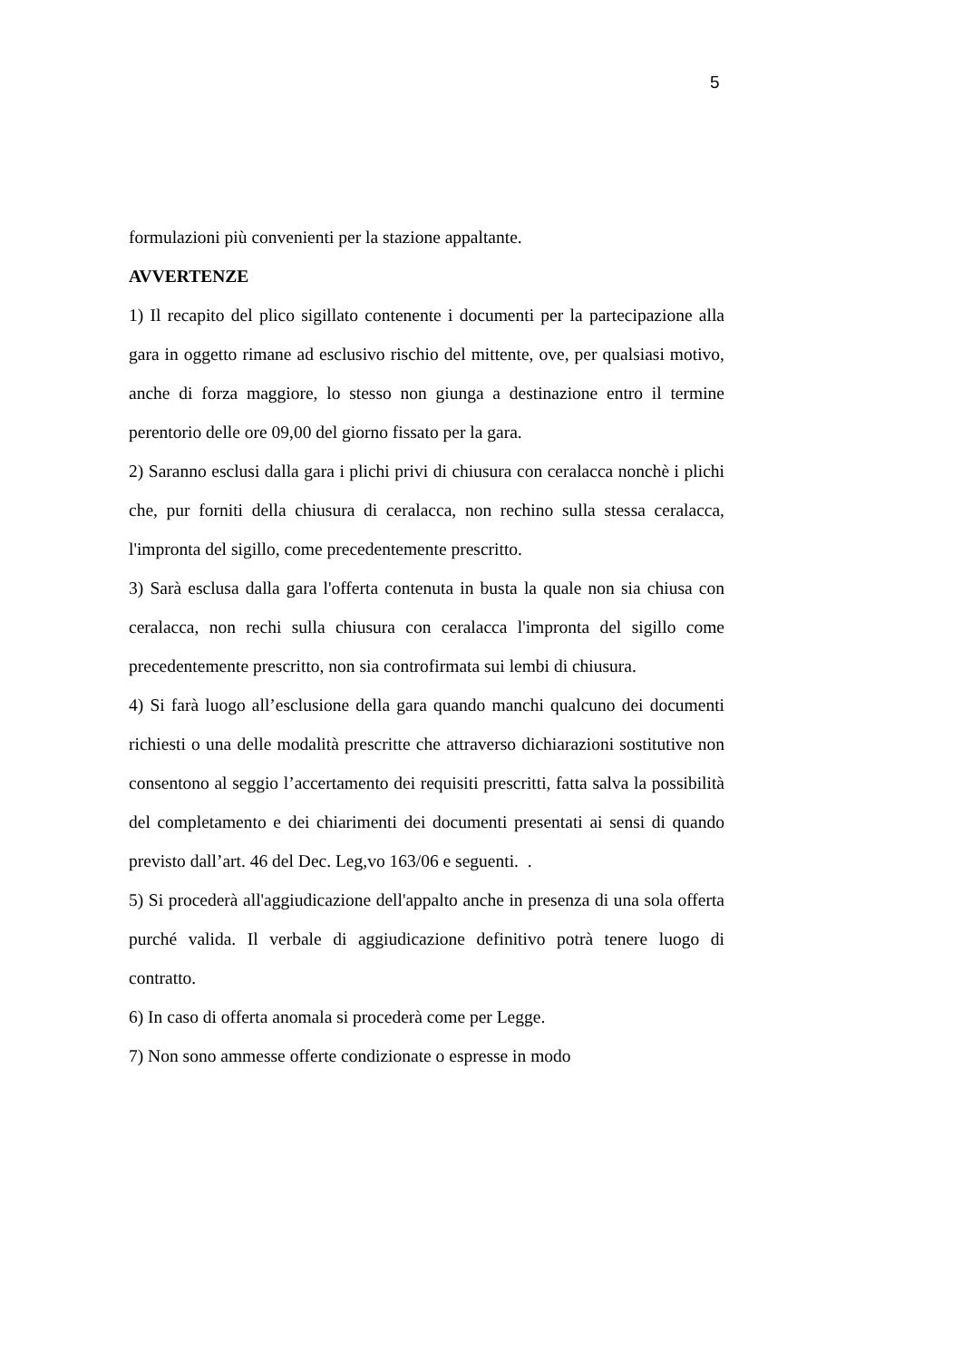5
formulazioni più convenienti per la stazione appaltante.
AVVERTENZE
1) Il recapito del plico sigillato contenente i documenti per la partecipazione alla gara in oggetto rimane ad esclusivo rischio del mittente, ove, per qualsiasi motivo, anche di forza maggiore, lo stesso non giunga a destinazione entro il termine perentorio delle ore 09,00 del giorno fissato per la gara.
2) Saranno esclusi dalla gara i plichi privi di chiusura con ceralacca nonchè i plichi che, pur forniti della chiusura di ceralacca, non rechino sulla stessa ceralacca, l'impronta del sigillo, come precedentemente prescritto.
3) Sarà esclusa dalla gara l'offerta contenuta in busta la quale non sia chiusa con ceralacca, non rechi sulla chiusura con ceralacca l'impronta del sigillo come precedentemente prescritto, non sia controfirmata sui lembi di chiusura.
4) Si farà luogo all’esclusione della gara quando manchi qualcuno dei documenti richiesti o una delle modalità prescritte che attraverso dichiarazioni sostitutive non consentono al seggio l’accertamento dei requisiti prescritti, fatta salva la possibilità del completamento e dei chiarimenti dei documenti presentati ai sensi di quando previsto dall’art. 46 del Dec. Leg,vo 163/06 e seguenti. .
5) Si procederà all'aggiudicazione dell'appalto anche in presenza di una sola offerta purché valida. Il verbale di aggiudicazione definitivo potrà tenere luogo di contratto.
6) In caso di offerta anomala si procederà come per Legge.
7) Non sono ammesse offerte condizionate o espresse in modo